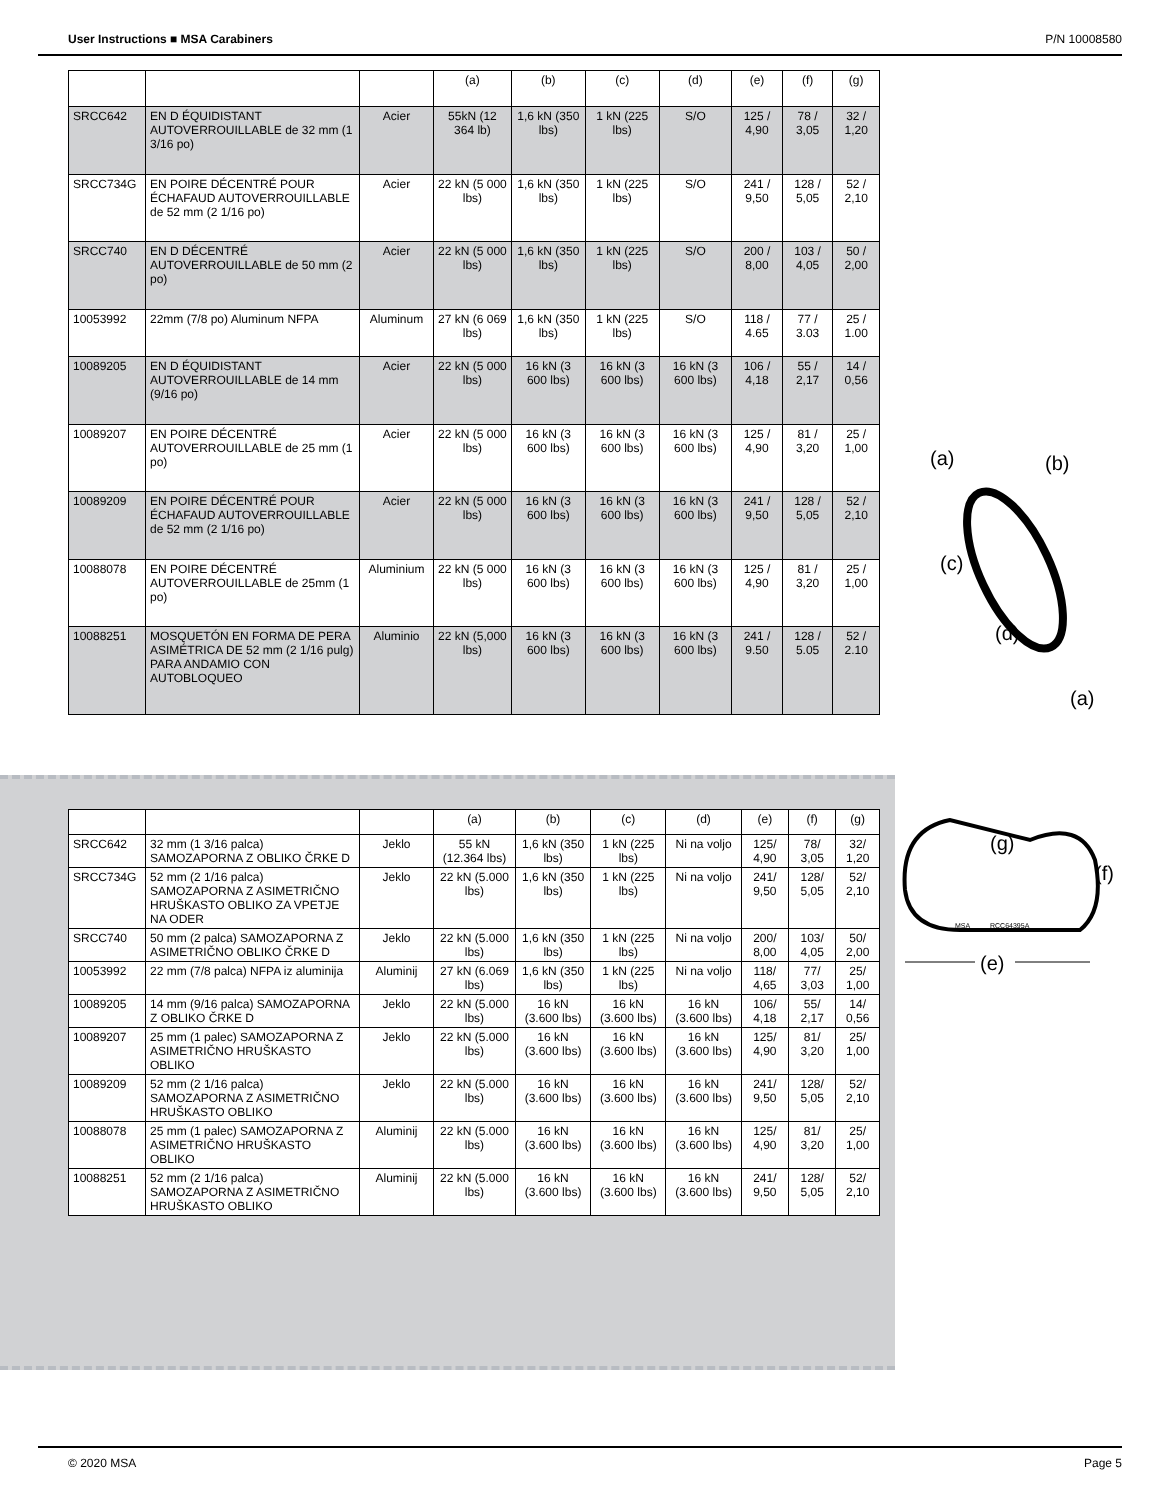User Instructions ■ MSA Carabiners P/N 10008580
| | | | (a) | (b) | (c) | (d) | (e) | (f) | (g) |
| --- | --- | --- | --- | --- | --- | --- | --- | --- | --- |
| SRCC642 | EN D ÉQUIDISTANT AUTOVERROUILLABLE de 32 mm (1 3/16 po) | Acier | 55kN (12 364 lb) | 1,6 kN (350 lbs) | 1 kN (225 lbs) | S/O | 125 / 4,90 | 78 / 3,05 | 32 / 1,20 |
| SRCC734G | EN POIRE DÉCENTRÉ POUR ÉCHAFAUD AUTOVERROUILLABLE de 52 mm (2 1/16 po) | Acier | 22 kN (5 000 lbs) | 1,6 kN (350 lbs) | 1 kN (225 lbs) | S/O | 241 / 9,50 | 128 / 5,05 | 52 / 2,10 |
| SRCC740 | EN D DÉCENTRÉ AUTOVERROUILLABLE de 50 mm (2 po) | Acier | 22 kN (5 000 lbs) | 1,6 kN (350 lbs) | 1 kN (225 lbs) | S/O | 200 / 8,00 | 103 / 4,05 | 50 / 2,00 |
| 10053992 | 22mm (7/8 po) Aluminum NFPA | Aluminum | 27 kN (6 069 lbs) | 1,6 kN (350 lbs) | 1 kN (225 lbs) | S/O | 118 / 4.65 | 77 / 3.03 | 25 / 1.00 |
| 10089205 | EN D ÉQUIDISTANT AUTOVERROUILLABLE de 14 mm (9/16 po) | Acier | 22 kN (5 000 lbs) | 16 kN (3 600 lbs) | 16 kN (3 600 lbs) | 16 kN (3 600 lbs) | 106 / 4,18 | 55 / 2,17 | 14 / 0,56 |
| 10089207 | EN POIRE DÉCENTRÉ AUTOVERROUILLABLE de 25 mm (1 po) | Acier | 22 kN (5 000 lbs) | 16 kN (3 600 lbs) | 16 kN (3 600 lbs) | 16 kN (3 600 lbs) | 125 / 4,90 | 81 / 3,20 | 25 / 1,00 |
| 10089209 | EN POIRE DÉCENTRÉ POUR ÉCHAFAUD AUTOVERROUILLABLE de 52 mm (2 1/16 po) | Acier | 22 kN (5 000 lbs) | 16 kN (3 600 lbs) | 16 kN (3 600 lbs) | 16 kN (3 600 lbs) | 241 / 9,50 | 128 / 5,05 | 52 / 2,10 |
| 10088078 | EN POIRE DÉCENTRÉ AUTOVERROUILLABLE de 25mm (1 po) | Aluminium | 22 kN (5 000 lbs) | 16 kN (3 600 lbs) | 16 kN (3 600 lbs) | 16 kN (3 600 lbs) | 125 / 4,90 | 81 / 3,20 | 25 / 1,00 |
| 10088251 | MOSQUETÓN EN FORMA DE PERA ASIMÉTRICA DE 52 mm (2 1/16 pulg) PARA ANDAMIO CON AUTOBLOQUEO | Aluminio | 22 kN (5,000 lbs) | 16 kN (3 600 lbs) | 16 kN (3 600 lbs) | 16 kN (3 600 lbs) | 241 / 9.50 | 128 / 5.05 | 52 / 2.10 |
(a)
(b)
(c)
(d)
(a)
| | | | (a) | (b) | (c) | (d) | (e) | (f) | (g) |
| --- | --- | --- | --- | --- | --- | --- | --- | --- | --- |
| SRCC642 | 32 mm (1 3/16 palca) SAMOZAPORNA Z OBLIKO ČRKE D | Jeklo | 55 kN (12.364 lbs) | 1,6 kN (350 lbs) | 1 kN (225 lbs) | Ni na voljo | 125/ 4,90 | 78/ 3,05 | 32/ 1,20 |
| SRCC734G | 52 mm (2 1/16 palca) SAMOZAPORNA Z ASIMETRIČNO HRUŠKASTO OBLIKO ZA VPETJE NA ODER | Jeklo | 22 kN (5.000 lbs) | 1,6 kN (350 lbs) | 1 kN (225 lbs) | Ni na voljo | 241/ 9,50 | 128/ 5,05 | 52/ 2,10 |
| SRCC740 | 50 mm (2 palca) SAMOZAPORNA Z ASIMETRIČNO OBLIKO ČRKE D | Jeklo | 22 kN (5.000 lbs) | 1,6 kN (350 lbs) | 1 kN (225 lbs) | Ni na voljo | 200/ 8,00 | 103/ 4,05 | 50/ 2,00 |
| 10053992 | 22 mm (7/8 palca) NFPA iz aluminija | Aluminij | 27 kN (6.069 lbs) | 1,6 kN (350 lbs) | 1 kN (225 lbs) | Ni na voljo | 118/ 4,65 | 77/ 3,03 | 25/ 1,00 |
| 10089205 | 14 mm (9/16 palca) SAMOZAPORNA Z OBLIKO ČRKE D | Jeklo | 22 kN (5.000 lbs) | 16 kN (3.600 lbs) | 16 kN (3.600 lbs) | 16 kN (3.600 lbs) | 106/ 4,18 | 55/ 2,17 | 14/ 0,56 |
| 10089207 | 25 mm (1 palec) SAMOZAPORNA Z ASIMETRIČNO HRUŠKASTO OBLIKO | Jeklo | 22 kN (5.000 lbs) | 16 kN (3.600 lbs) | 16 kN (3.600 lbs) | 16 kN (3.600 lbs) | 125/ 4,90 | 81/ 3,20 | 25/ 1,00 |
| 10089209 | 52 mm (2 1/16 palca) SAMOZAPORNA Z ASIMETRIČNO HRUŠKASTO OBLIKO | Jeklo | 22 kN (5.000 lbs) | 16 kN (3.600 lbs) | 16 kN (3.600 lbs) | 16 kN (3.600 lbs) | 241/ 9,50 | 128/ 5,05 | 52/ 2,10 |
| 10088078 | 25 mm (1 palec) SAMOZAPORNA Z ASIMETRIČNO HRUŠKASTO OBLIKO | Aluminij | 22 kN (5.000 lbs) | 16 kN (3.600 lbs) | 16 kN (3.600 lbs) | 16 kN (3.600 lbs) | 125/ 4,90 | 81/ 3,20 | 25/ 1,00 |
| 10088251 | 52 mm (2 1/16 palca) SAMOZAPORNA Z ASIMETRIČNO HRUŠKASTO OBLIKO | Aluminij | 22 kN (5.000 lbs) | 16 kN (3.600 lbs) | 16 kN (3.600 lbs) | 16 kN (3.600 lbs) | 241/ 9,50 | 128/ 5,05 | 52/ 2,10 |
(g)
(f)
MSA
RCC64395A
(e)
© 2020 MSA Page 5